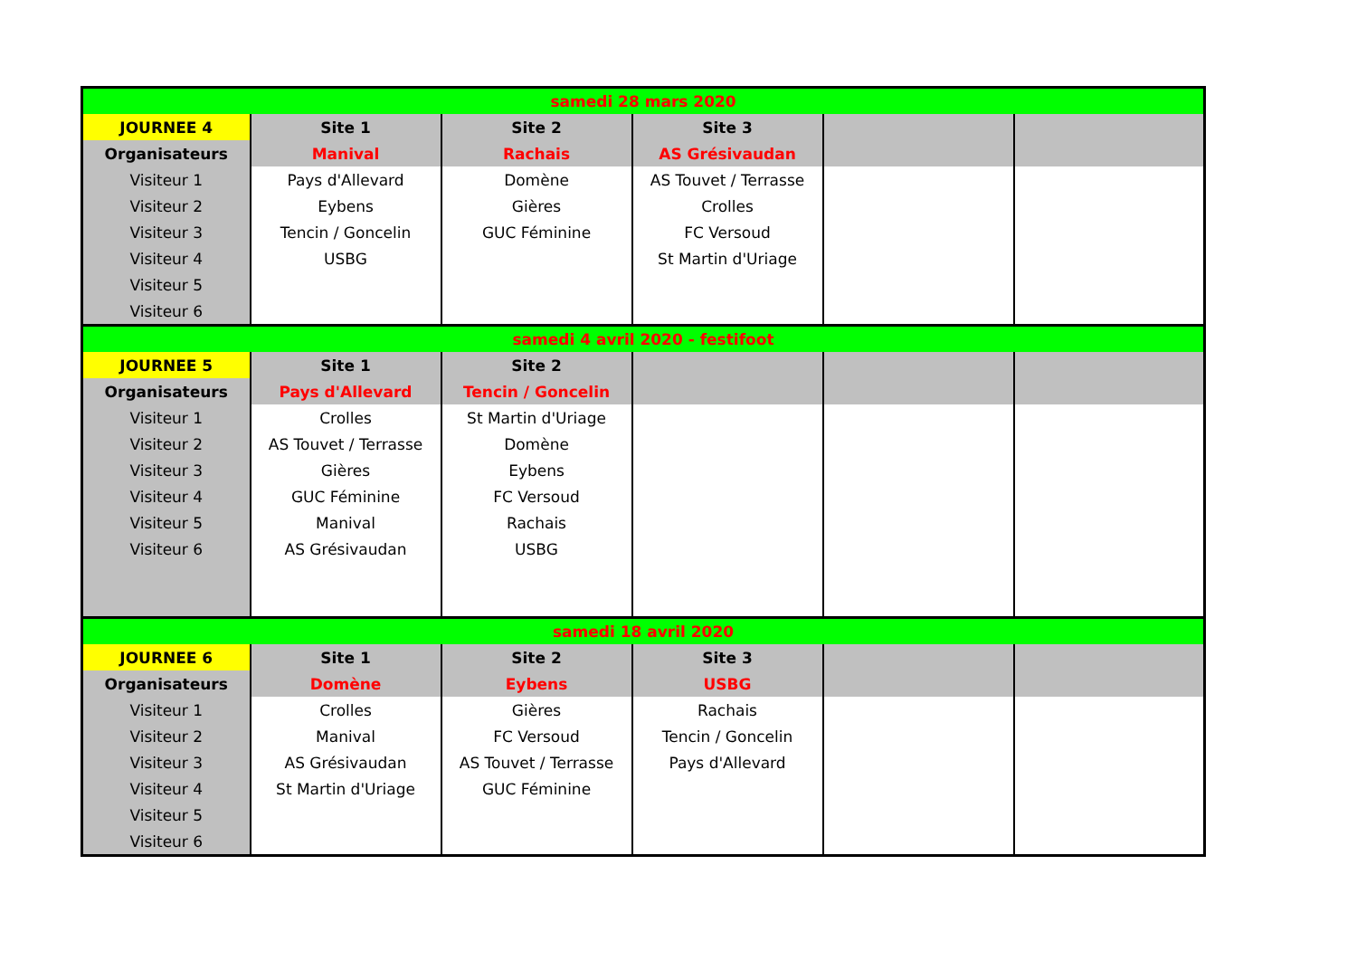| samedi 28 mars 2020 | | | | | |
| JOURNEE 4 | Site 1 | Site 2 | Site 3 | | |
| Organisateurs | Manival | Rachais | AS Grésivaudan | | |
| Visiteur 1 | Pays d'Allevard | Domène | AS Touvet / Terrasse | | |
| Visiteur 2 | Eybens | Gières | Crolles | | |
| Visiteur 3 | Tencin / Goncelin | GUC Féminine | FC Versoud | | |
| Visiteur 4 | USBG | | St Martin d'Uriage | | |
| Visiteur 5 | | | | | |
| Visiteur 6 | | | | | |
| samedi 4 avril 2020 - festifoot | | | | | |
| JOURNEE 5 | Site 1 | Site 2 | | | |
| Organisateurs | Pays d'Allevard | Tencin / Goncelin | | | |
| Visiteur 1 | Crolles | St Martin d'Uriage | | | |
| Visiteur 2 | AS Touvet / Terrasse | Domène | | | |
| Visiteur 3 | Gières | Eybens | | | |
| Visiteur 4 | GUC Féminine | FC Versoud | | | |
| Visiteur 5 | Manival | Rachais | | | |
| Visiteur 6 | AS Grésivaudan | USBG | | | |
| samedi 18 avril 2020 | | | | | |
| JOURNEE 6 | Site 1 | Site 2 | Site 3 | | |
| Organisateurs | Domène | Eybens | USBG | | |
| Visiteur 1 | Crolles | Gières | Rachais | | |
| Visiteur 2 | Manival | FC Versoud | Tencin / Goncelin | | |
| Visiteur 3 | AS Grésivaudan | AS Touvet / Terrasse | Pays d'Allevard | | |
| Visiteur 4 | St Martin d'Uriage | GUC Féminine | | | |
| Visiteur 5 | | | | | |
| Visiteur 6 | | | | | |